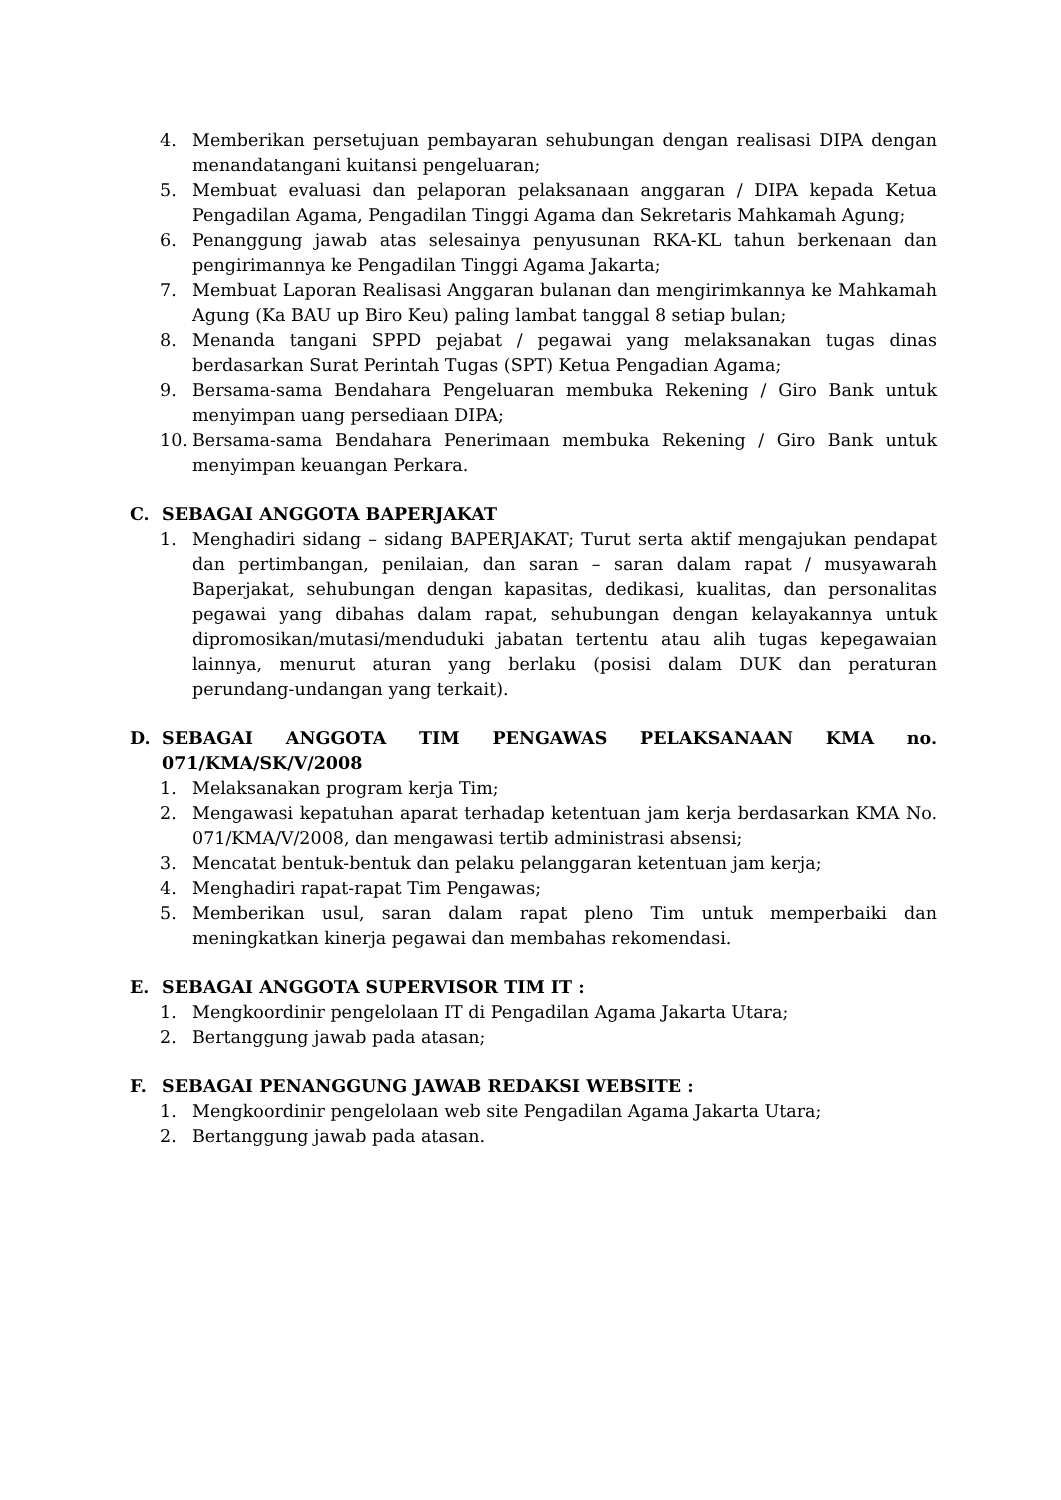4. Memberikan persetujuan pembayaran sehubungan dengan realisasi DIPA dengan menandatangani kuitansi pengeluaran;
5. Membuat evaluasi dan pelaporan pelaksanaan anggaran / DIPA kepada Ketua Pengadilan Agama, Pengadilan Tinggi Agama dan Sekretaris Mahkamah Agung;
6. Penanggung jawab atas selesainya penyusunan RKA-KL tahun berkenaan dan pengirimannya ke Pengadilan Tinggi Agama Jakarta;
7. Membuat Laporan Realisasi Anggaran bulanan dan mengirimkannya ke Mahkamah Agung (Ka BAU up Biro Keu) paling lambat tanggal 8 setiap bulan;
8. Menanda tangani SPPD pejabat / pegawai yang melaksanakan tugas dinas berdasarkan Surat Perintah Tugas (SPT) Ketua Pengadian Agama;
9. Bersama-sama Bendahara Pengeluaran membuka Rekening / Giro Bank untuk menyimpan uang persediaan DIPA;
10. Bersama-sama Bendahara Penerimaan membuka Rekening / Giro Bank untuk menyimpan keuangan Perkara.
C. SEBAGAI ANGGOTA BAPERJAKAT
1. Menghadiri sidang – sidang BAPERJAKAT; Turut serta aktif mengajukan pendapat dan pertimbangan, penilaian, dan saran – saran dalam rapat / musyawarah Baperjakat, sehubungan dengan kapasitas, dedikasi, kualitas, dan personalitas pegawai yang dibahas dalam rapat, sehubungan dengan kelayakannya untuk dipromosikan/mutasi/menduduki jabatan tertentu atau alih tugas kepegawaian lainnya, menurut aturan yang berlaku (posisi dalam DUK dan peraturan perundang-undangan yang terkait).
D. SEBAGAI ANGGOTA TIM PENGAWAS PELAKSANAAN KMA no. 071/KMA/SK/V/2008
1. Melaksanakan program kerja Tim;
2. Mengawasi kepatuhan aparat terhadap ketentuan jam kerja berdasarkan KMA No. 071/KMA/V/2008, dan mengawasi tertib administrasi absensi;
3. Mencatat bentuk-bentuk dan pelaku pelanggaran ketentuan jam kerja;
4. Menghadiri rapat-rapat Tim Pengawas;
5. Memberikan usul, saran dalam rapat pleno Tim untuk memperbaiki dan meningkatkan kinerja pegawai dan membahas rekomendasi.
E. SEBAGAI ANGGOTA SUPERVISOR TIM IT :
1. Mengkoordinir pengelolaan IT di Pengadilan Agama Jakarta Utara;
2. Bertanggung jawab pada atasan;
F. SEBAGAI PENANGGUNG JAWAB REDAKSI WEBSITE :
1. Mengkoordinir pengelolaan web site Pengadilan Agama Jakarta Utara;
2. Bertanggung jawab pada atasan.